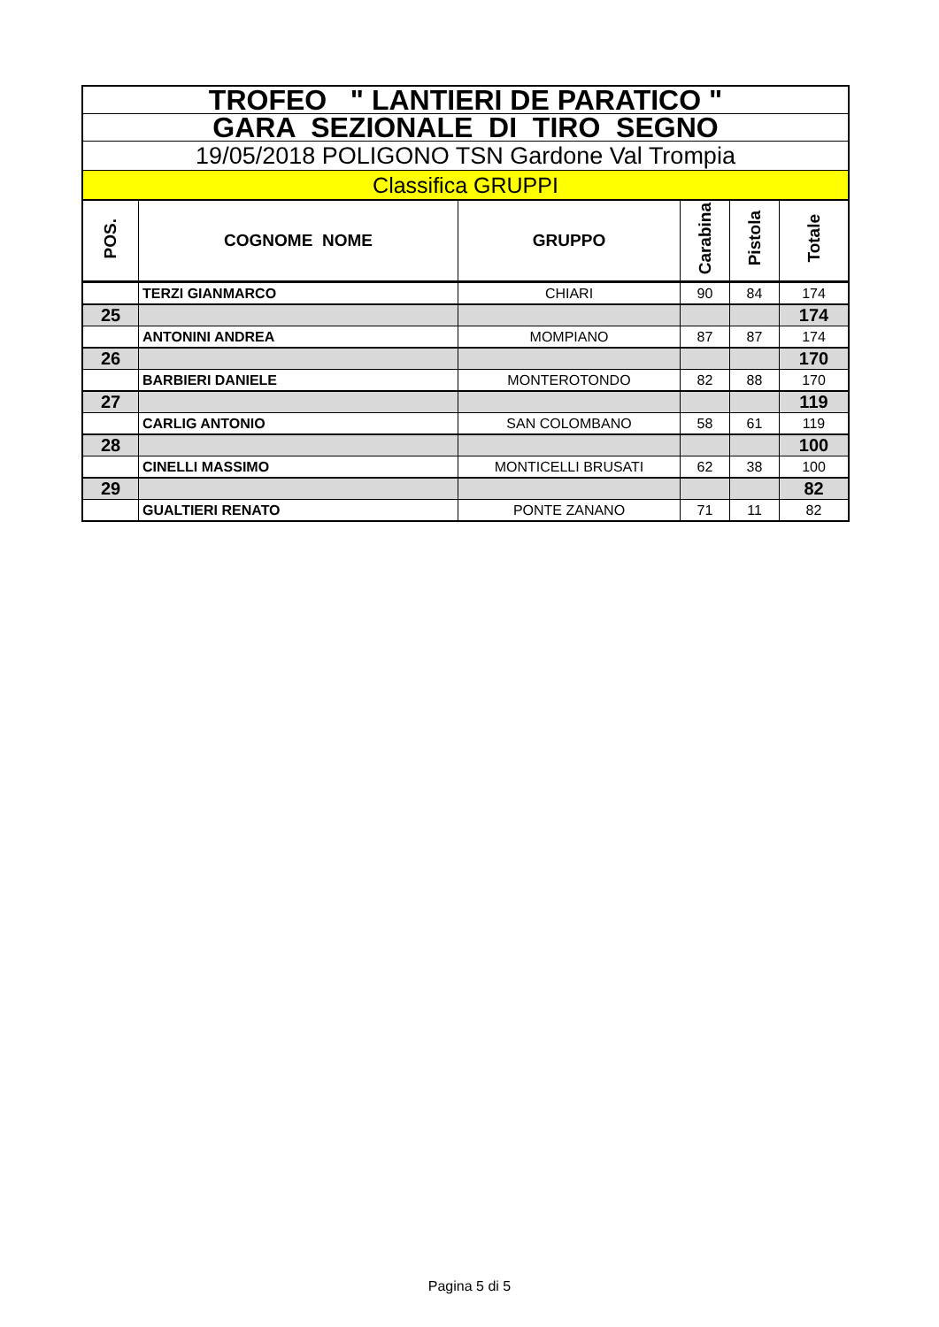| TROFEO " LANTIERI DE PARATICO " | | | | | |
| GARA SEZIONALE DI TIRO SEGNO | | | | | |
| 19/05/2018 POLIGONO TSN Gardone Val Trompia | | | | | |
| Classifica GRUPPI | | | | | |
| POS. | COGNOME NOME | GRUPPO | Carabina | Pistola | Totale |
| | TERZI GIANMARCO | CHIARI | 90 | 84 | 174 |
| 25 | | | | | 174 |
| | ANTONINI ANDREA | MOMPIANO | 87 | 87 | 174 |
| 26 | | | | | 170 |
| | BARBIERI DANIELE | MONTEROTONDO | 82 | 88 | 170 |
| 27 | | | | | 119 |
| | CARLIG ANTONIO | SAN COLOMBANO | 58 | 61 | 119 |
| 28 | | | | | 100 |
| | CINELLI MASSIMO | MONTICELLI BRUSATI | 62 | 38 | 100 |
| 29 | | | | | 82 |
| | GUALTIERI RENATO | PONTE ZANANO | 71 | 11 | 82 |
Pagina 5 di 5